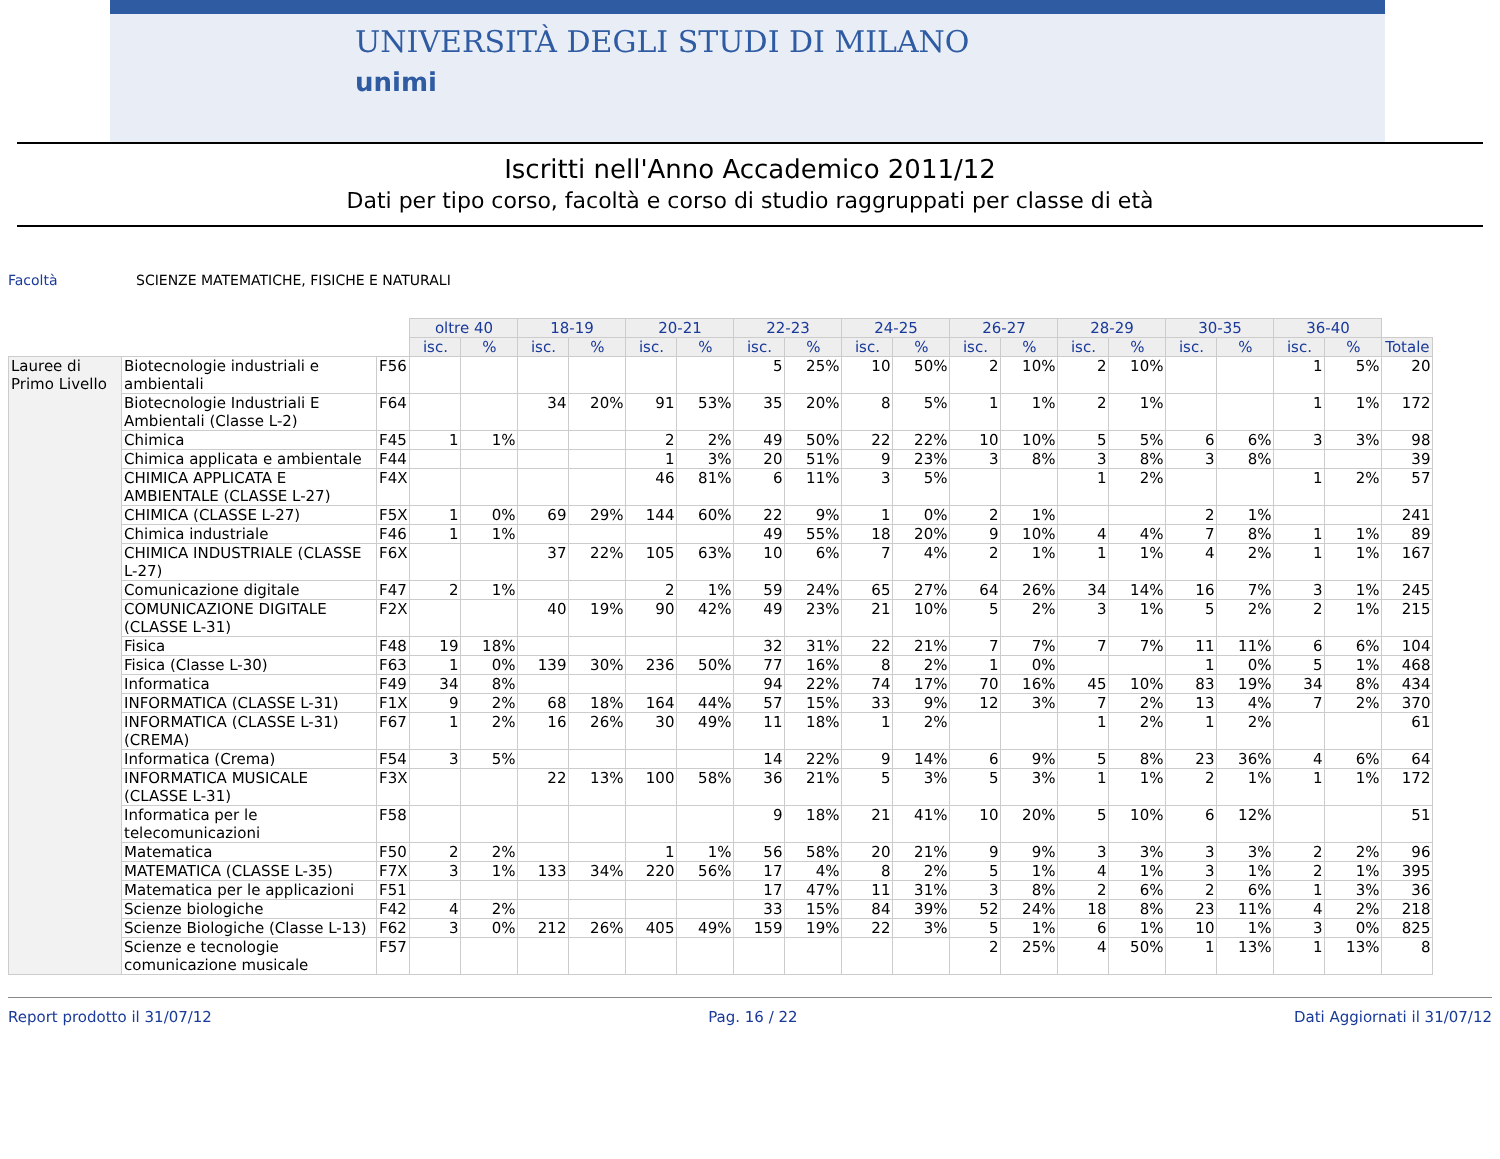UNIVERSITÀ DEGLI STUDI DI MILANO
unimi
Iscritti nell'Anno Accademico 2011/12
Dati per tipo corso, facoltà e corso di studio raggruppati per classe di età
Facoltà SCIENZE MATEMATICHE, FISICHE E NATURALI
| | | | oltre 40 | | 18-19 | | 20-21 | | 22-23 | | 24-25 | | 26-27 | | 28-29 | | 30-35 | | 36-40 | | |
| | | | isc. | % | isc. | % | isc. | % | isc. | % | isc. | % | isc. | % | isc. | % | isc. | % | isc. | % | Totale |
| Lauree di Primo Livello | Biotecnologie industriali e ambientali | F56 | | | | | | | 5 | 25% | 10 | 50% | 2 | 10% | 2 | 10% | | | 1 | 5% | 20 |
| | Biotecnologie Industriali E Ambientali (Classe L-2) | F64 | | | 34 | 20% | 91 | 53% | 35 | 20% | 8 | 5% | 1 | 1% | 2 | 1% | | | 1 | 1% | 172 |
| | Chimica | F45 | 1 | 1% | | | 2 | 2% | 49 | 50% | 22 | 22% | 10 | 10% | 5 | 5% | 6 | 6% | 3 | 3% | 98 |
| | Chimica applicata e ambientale | F44 | | | | | 1 | 3% | 20 | 51% | 9 | 23% | 3 | 8% | 3 | 8% | 3 | 8% | | | 39 |
| | CHIMICA APPLICATA E AMBIENTALE (CLASSE L-27) | F4X | | | | | 46 | 81% | 6 | 11% | 3 | 5% | | | 1 | 2% | | | 1 | 2% | 57 |
| | CHIMICA (CLASSE L-27) | F5X | 1 | 0% | 69 | 29% | 144 | 60% | 22 | 9% | 1 | 0% | 2 | 1% | | | 2 | 1% | | | 241 |
| | Chimica industriale | F46 | 1 | 1% | | | | | 49 | 55% | 18 | 20% | 9 | 10% | 4 | 4% | 7 | 8% | 1 | 1% | 89 |
| | CHIMICA INDUSTRIALE (CLASSE L-27) | F6X | | | 37 | 22% | 105 | 63% | 10 | 6% | 7 | 4% | 2 | 1% | 1 | 1% | 4 | 2% | 1 | 1% | 167 |
| | Comunicazione digitale | F47 | 2 | 1% | | | 2 | 1% | 59 | 24% | 65 | 27% | 64 | 26% | 34 | 14% | 16 | 7% | 3 | 1% | 245 |
| | COMUNICAZIONE DIGITALE (CLASSE L-31) | F2X | | | 40 | 19% | 90 | 42% | 49 | 23% | 21 | 10% | 5 | 2% | 3 | 1% | 5 | 2% | 2 | 1% | 215 |
| | Fisica | F48 | 19 | 18% | | | | | 32 | 31% | 22 | 21% | 7 | 7% | 7 | 7% | 11 | 11% | 6 | 6% | 104 |
| | Fisica (Classe L-30) | F63 | 1 | 0% | 139 | 30% | 236 | 50% | 77 | 16% | 8 | 2% | 1 | 0% | | | 1 | 0% | 5 | 1% | 468 |
| | Informatica | F49 | 34 | 8% | | | | | 94 | 22% | 74 | 17% | 70 | 16% | 45 | 10% | 83 | 19% | 34 | 8% | 434 |
| | INFORMATICA (CLASSE L-31) | F1X | 9 | 2% | 68 | 18% | 164 | 44% | 57 | 15% | 33 | 9% | 12 | 3% | 7 | 2% | 13 | 4% | 7 | 2% | 370 |
| | INFORMATICA (CLASSE L-31) (CREMA) | F67 | 1 | 2% | 16 | 26% | 30 | 49% | 11 | 18% | 1 | 2% | | | 1 | 2% | 1 | 2% | | | 61 |
| | Informatica (Crema) | F54 | 3 | 5% | | | | | 14 | 22% | 9 | 14% | 6 | 9% | 5 | 8% | 23 | 36% | 4 | 6% | 64 |
| | INFORMATICA MUSICALE (CLASSE L-31) | F3X | | | 22 | 13% | 100 | 58% | 36 | 21% | 5 | 3% | 5 | 3% | 1 | 1% | 2 | 1% | 1 | 1% | 172 |
| | Informatica per le telecomunicazioni | F58 | | | | | | | 9 | 18% | 21 | 41% | 10 | 20% | 5 | 10% | 6 | 12% | | | 51 |
| | Matematica | F50 | 2 | 2% | | | 1 | 1% | 56 | 58% | 20 | 21% | 9 | 9% | 3 | 3% | 3 | 3% | 2 | 2% | 96 |
| | MATEMATICA (CLASSE L-35) | F7X | 3 | 1% | 133 | 34% | 220 | 56% | 17 | 4% | 8 | 2% | 5 | 1% | 4 | 1% | 3 | 1% | 2 | 1% | 395 |
| | Matematica per le applicazioni | F51 | | | | | | | 17 | 47% | 11 | 31% | 3 | 8% | 2 | 6% | 2 | 6% | 1 | 3% | 36 |
| | Scienze biologiche | F42 | 4 | 2% | | | | | 33 | 15% | 84 | 39% | 52 | 24% | 18 | 8% | 23 | 11% | 4 | 2% | 218 |
| | Scienze Biologiche (Classe L-13) | F62 | 3 | 0% | 212 | 26% | 405 | 49% | 159 | 19% | 22 | 3% | 5 | 1% | 6 | 1% | 10 | 1% | 3 | 0% | 825 |
| | Scienze e tecnologie comunicazione musicale | F57 | | | | | | | | | | | 2 | 25% | 4 | 50% | 1 | 13% | 1 | 13% | 8 |
Report prodotto il 31/07/12 Pag. 16 / 22 Dati Aggiornati il 31/07/12